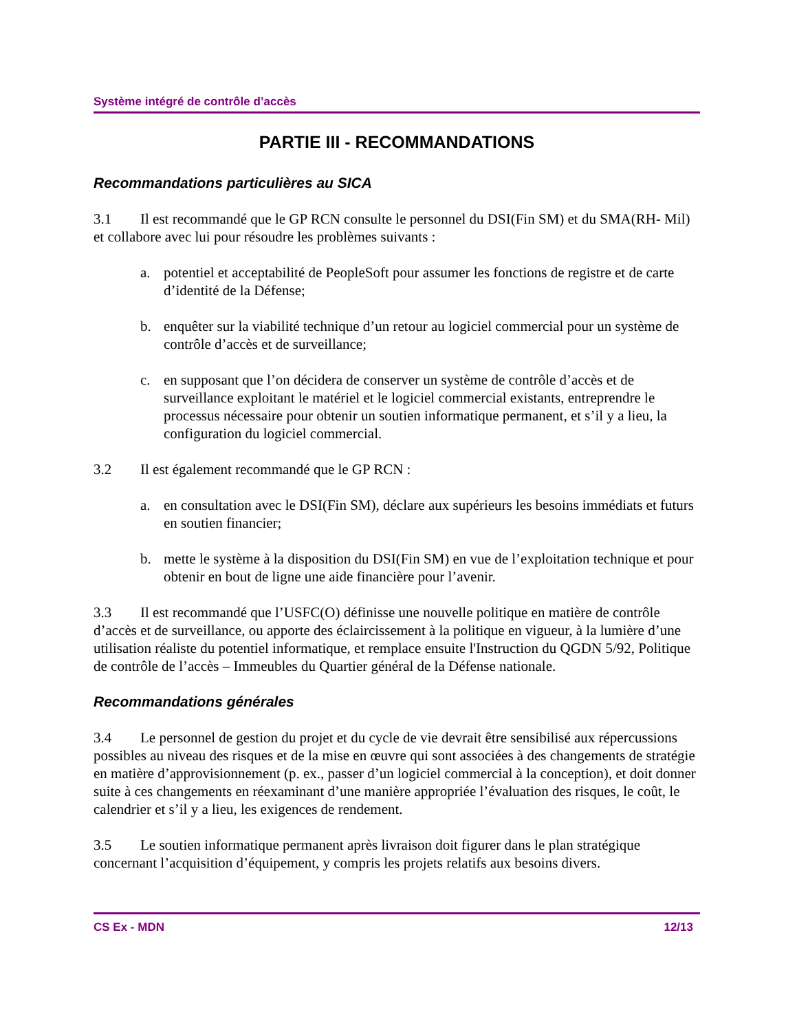Système intégré de contrôle d’accès
PARTIE III - RECOMMANDATIONS
Recommandations particulières au SICA
3.1 Il est recommandé que le GP RCN consulte le personnel du DSI(Fin SM) et du SMA(RH- Mil) et collabore avec lui pour résoudre les problèmes suivants :
a. potentiel et acceptabilité de PeopleSoft pour assumer les fonctions de registre et de carte d’identité de la Défense;
b. enquêter sur la viabilité technique d’un retour au logiciel commercial pour un système de contrôle d’accès et de surveillance;
c. en supposant que l’on décidera de conserver un système de contrôle d’accès et de surveillance exploitant le matériel et le logiciel commercial existants, entreprendre le processus nécessaire pour obtenir un soutien informatique permanent, et s’il y a lieu, la configuration du logiciel commercial.
3.2 Il est également recommandé que le GP RCN :
a. en consultation avec le DSI(Fin SM), déclare aux supérieurs les besoins immédiats et futurs en soutien financier;
b. mette le système à la disposition du DSI(Fin SM) en vue de l’exploitation technique et pour obtenir en bout de ligne une aide financière pour l’avenir.
3.3 Il est recommandé que l’USFC(O) définisse une nouvelle politique en matière de contrôle d’accès et de surveillance, ou apporte des éclaircissement à la politique en vigueur, à la lumière d’une utilisation réaliste du potentiel informatique, et remplace ensuite l'Instruction du QGDN 5/92, Politique de contrôle de l’accès – Immeubles du Quartier général de la Défense nationale.
Recommandations générales
3.4 Le personnel de gestion du projet et du cycle de vie devrait être sensibilisé aux répercussions possibles au niveau des risques et de la mise en œuvre qui sont associées à des changements de stratégie en matière d’approvisionnement (p. ex., passer d’un logiciel commercial à la conception), et doit donner suite à ces changements en réexaminant d’une manière appropriée l’évaluation des risques, le coût, le calendrier et s’il y a lieu, les exigences de rendement.
3.5 Le soutien informatique permanent après livraison doit figurer dans le plan stratégique concernant l’acquisition d’équipement, y compris les projets relatifs aux besoins divers.
CS Ex - MDN 12/13